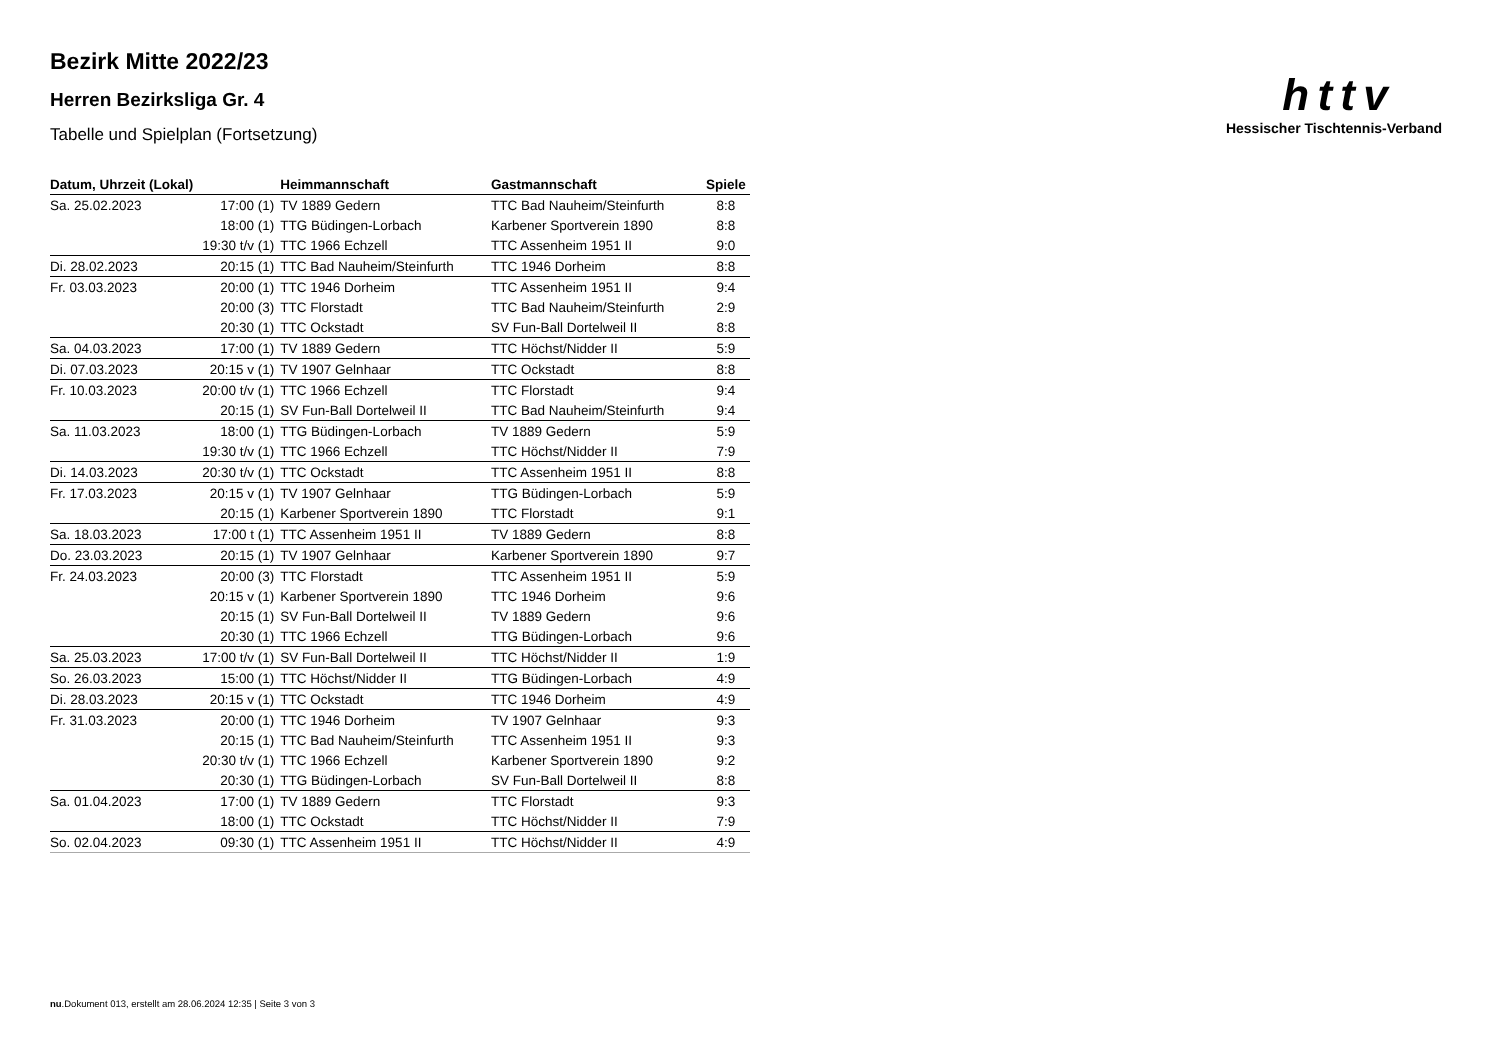h t t v
Hessischer Tischtennis-Verband
Bezirk Mitte 2022/23
Herren Bezirksliga Gr. 4
Tabelle und Spielplan (Fortsetzung)
| Datum, Uhrzeit (Lokal) | | Heimmannschaft | Gastmannschaft | Spiele |
| --- | --- | --- | --- | --- |
| Sa. 25.02.2023 | 17:00 (1) | TV 1889 Gedern | TTC Bad Nauheim/Steinfurth | 8:8 |
| | 18:00 (1) | TTG Büdingen-Lorbach | Karbener Sportverein 1890 | 8:8 |
| | 19:30 t/v (1) | TTC 1966 Echzell | TTC Assenheim 1951 II | 9:0 |
| Di. 28.02.2023 | 20:15 (1) | TTC Bad Nauheim/Steinfurth | TTC 1946 Dorheim | 8:8 |
| Fr. 03.03.2023 | 20:00 (1) | TTC 1946 Dorheim | TTC Assenheim 1951 II | 9:4 |
| | 20:00 (3) | TTC Florstadt | TTC Bad Nauheim/Steinfurth | 2:9 |
| | 20:30 (1) | TTC Ockstadt | SV Fun-Ball Dortelweil II | 8:8 |
| Sa. 04.03.2023 | 17:00 (1) | TV 1889 Gedern | TTC Höchst/Nidder II | 5:9 |
| Di. 07.03.2023 | 20:15 v (1) | TV 1907 Gelnhaar | TTC Ockstadt | 8:8 |
| Fr. 10.03.2023 | 20:00 t/v (1) | TTC 1966 Echzell | TTC Florstadt | 9:4 |
| | 20:15 (1) | SV Fun-Ball Dortelweil II | TTC Bad Nauheim/Steinfurth | 9:4 |
| Sa. 11.03.2023 | 18:00 (1) | TTG Büdingen-Lorbach | TV 1889 Gedern | 5:9 |
| | 19:30 t/v (1) | TTC 1966 Echzell | TTC Höchst/Nidder II | 7:9 |
| Di. 14.03.2023 | 20:30 t/v (1) | TTC Ockstadt | TTC Assenheim 1951 II | 8:8 |
| Fr. 17.03.2023 | 20:15 v (1) | TV 1907 Gelnhaar | TTG Büdingen-Lorbach | 5:9 |
| | 20:15 (1) | Karbener Sportverein 1890 | TTC Florstadt | 9:1 |
| Sa. 18.03.2023 | 17:00 t (1) | TTC Assenheim 1951 II | TV 1889 Gedern | 8:8 |
| Do. 23.03.2023 | 20:15 (1) | TV 1907 Gelnhaar | Karbener Sportverein 1890 | 9:7 |
| Fr. 24.03.2023 | 20:00 (3) | TTC Florstadt | TTC Assenheim 1951 II | 5:9 |
| | 20:15 v (1) | Karbener Sportverein 1890 | TTC 1946 Dorheim | 9:6 |
| | 20:15 (1) | SV Fun-Ball Dortelweil II | TV 1889 Gedern | 9:6 |
| | 20:30 (1) | TTC 1966 Echzell | TTG Büdingen-Lorbach | 9:6 |
| Sa. 25.03.2023 | 17:00 t/v (1) | SV Fun-Ball Dortelweil II | TTC Höchst/Nidder II | 1:9 |
| So. 26.03.2023 | 15:00 (1) | TTC Höchst/Nidder II | TTG Büdingen-Lorbach | 4:9 |
| Di. 28.03.2023 | 20:15 v (1) | TTC Ockstadt | TTC 1946 Dorheim | 4:9 |
| Fr. 31.03.2023 | 20:00 (1) | TTC 1946 Dorheim | TV 1907 Gelnhaar | 9:3 |
| | 20:15 (1) | TTC Bad Nauheim/Steinfurth | TTC Assenheim 1951 II | 9:3 |
| | 20:30 t/v (1) | TTC 1966 Echzell | Karbener Sportverein 1890 | 9:2 |
| | 20:30 (1) | TTG Büdingen-Lorbach | SV Fun-Ball Dortelweil II | 8:8 |
| Sa. 01.04.2023 | 17:00 (1) | TV 1889 Gedern | TTC Florstadt | 9:3 |
| | 18:00 (1) | TTC Ockstadt | TTC Höchst/Nidder II | 7:9 |
| So. 02.04.2023 | 09:30 (1) | TTC Assenheim 1951 II | TTC Höchst/Nidder II | 4:9 |
nu.Dokument 013, erstellt am 28.06.2024 12:35 | Seite 3 von 3